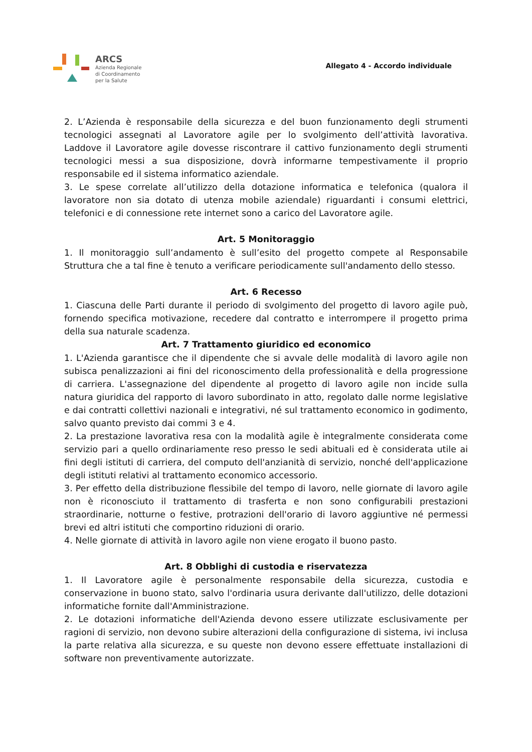ARCS
Azienda Regionale
di Coordinamento
per la Salute
Allegato 4 - Accordo individuale
2. L’Azienda è responsabile della sicurezza e del buon funzionamento degli strumenti tecnologici assegnati al Lavoratore agile per lo svolgimento dell’attività lavorativa. Laddove il Lavoratore agile dovesse riscontrare il cattivo funzionamento degli strumenti tecnologici messi a sua disposizione, dovrà informarne tempestivamente il proprio responsabile ed il sistema informatico aziendale.
3. Le spese correlate all’utilizzo della dotazione informatica e telefonica (qualora il lavoratore non sia dotato di utenza mobile aziendale) riguardanti i consumi elettrici, telefonici e di connessione rete internet sono a carico del Lavoratore agile.
Art. 5 Monitoraggio
1. Il monitoraggio sull’andamento è sull’esito del progetto compete al Responsabile Struttura che a tal fine è tenuto a verificare periodicamente sull'andamento dello stesso.
Art. 6 Recesso
1. Ciascuna delle Parti durante il periodo di svolgimento del progetto di lavoro agile può, fornendo specifica motivazione, recedere dal contratto e interrompere il progetto prima della sua naturale scadenza.
Art. 7 Trattamento giuridico ed economico
1. L'Azienda garantisce che il dipendente che si avvale delle modalità di lavoro agile non subisca penalizzazioni ai fini del riconoscimento della professionalità e della progressione di carriera. L'assegnazione del dipendente al progetto di lavoro agile non incide sulla natura giuridica del rapporto di lavoro subordinato in atto, regolato dalle norme legislative e dai contratti collettivi nazionali e integrativi, né sul trattamento economico in godimento, salvo quanto previsto dai commi 3 e 4.
2. La prestazione lavorativa resa con la modalità agile è integralmente considerata come servizio pari a quello ordinariamente reso presso le sedi abituali ed è considerata utile ai fini degli istituti di carriera, del computo dell'anzianità di servizio, nonché dell'applicazione degli istituti relativi al trattamento economico accessorio.
3. Per effetto della distribuzione flessibile del tempo di lavoro, nelle giornate di lavoro agile non è riconosciuto il trattamento di trasferta e non sono configurabili prestazioni straordinarie, notturne o festive, protrazioni dell'orario di lavoro aggiuntive né permessi brevi ed altri istituti che comportino riduzioni di orario.
4. Nelle giornate di attività in lavoro agile non viene erogato il buono pasto.
Art. 8 Obblighi di custodia e riservatezza
1. Il Lavoratore agile è personalmente responsabile della sicurezza, custodia e conservazione in buono stato, salvo l'ordinaria usura derivante dall'utilizzo, delle dotazioni informatiche fornite dall'Amministrazione.
2. Le dotazioni informatiche dell'Azienda devono essere utilizzate esclusivamente per ragioni di servizio, non devono subire alterazioni della configurazione di sistema, ivi inclusa la parte relativa alla sicurezza, e su queste non devono essere effettuate installazioni di software non preventivamente autorizzate.